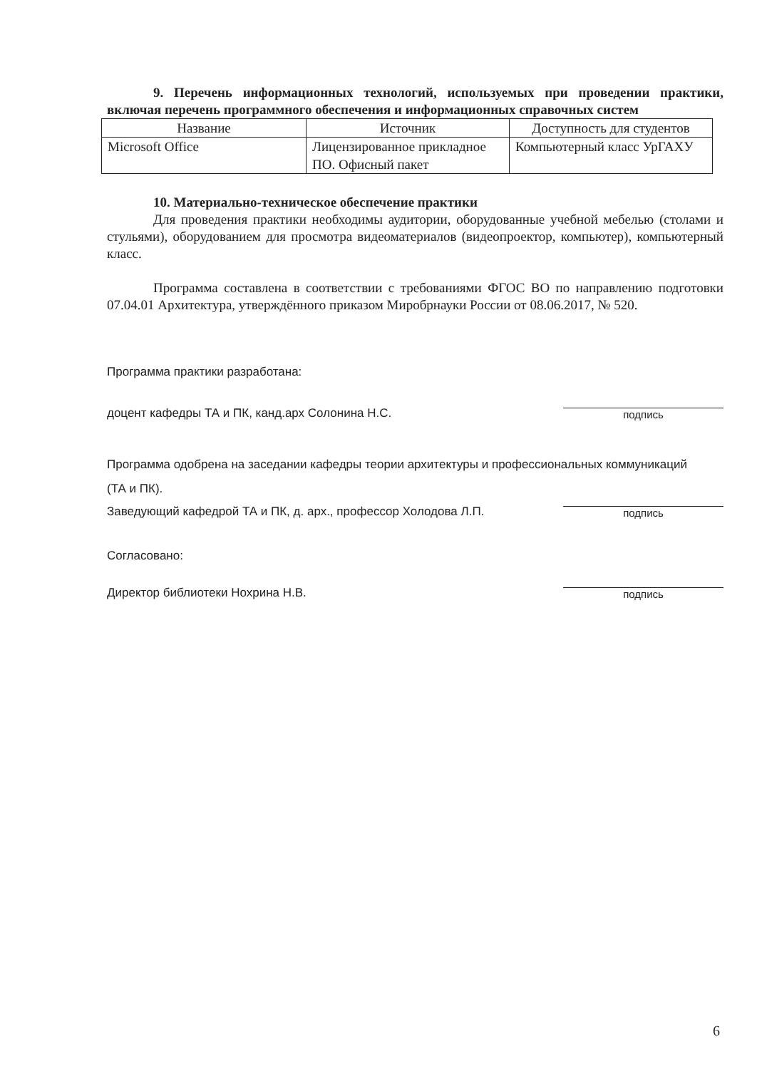9. Перечень информационных технологий, используемых при проведении практики, включая перечень программного обеспечения и информационных справочных систем
| Название | Источник | Доступность для студентов |
| --- | --- | --- |
| Microsoft Office | Лицензированное прикладное ПО. Офисный пакет | Компьютерный класс УрГАХУ |
10. Материально-техническое обеспечение практики
Для проведения практики необходимы аудитории, оборудованные учебной мебелью (столами и стульями), оборудованием для просмотра видеоматериалов (видеопроектор, компьютер), компьютерный класс.
Программа составлена в соответствии с требованиями ФГОС ВО по направлению подготовки 07.04.01 Архитектура, утверждённого приказом Миробрнауки России от 08.06.2017, № 520.
Программа практики разработана:
доцент кафедры ТА и ПК, канд.арх Солонина Н.С. подпись
Программа одобрена на заседании кафедры теории архитектуры и профессиональных коммуникаций
(ТА и ПК).
Заведующий кафедрой ТА и ПК, д. арх., профессор Холодова Л.П. подпись
Согласовано:
Директор библиотеки Нохрина Н.В. подпись
6